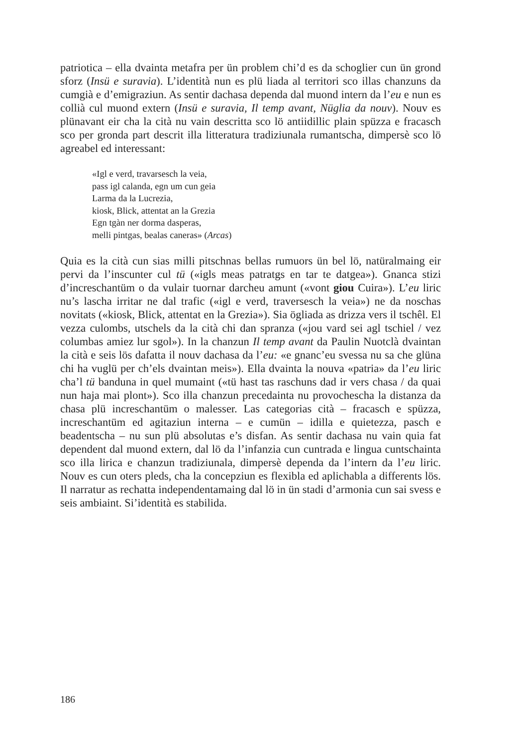patriotica – ella dvainta metafra per ün problem chi’d es da schoglier cun ün grond sforz (Insü e suravia). L’identità nun es plü liada al territori sco illas chanzuns da cumgià e d’emigraziun. As sentir dachasa dependa dal muond intern da l’eu e nun es collià cul muond extern (Insü e suravia, Il temp avant, Nüglia da nouv). Nouv es plünavant eir cha la cità nu vain descritta sco lö antiidillic plain spüzza e fracasch sco per gronda part descrit illa litteratura tradiziunala rumantscha, dimpersè sco lö agreabel ed interessant:
«Igl e verd, travarsesch la veia,
pass igl calanda, egn um cun geia
Larma da la Lucrezia,
kiosk, Blick, attentat an la Grezia
Egn tgàn ner dorma dasperas,
melli pintgas, bealas caneras» (Arcas)
Quia es la cità cun sias milli pitschnas bellas rumuors ün bel lö, natüralmaing eir pervi da l’inscunter cul tü («igls meas patratgs en tar te datgea»). Gnanca stizi d’increschantüm o da vulair tuornar darcheu amunt («vont giou Cuira»). L’eu liric nu’s lascha irritar ne dal trafic («igl e verd, traversesch la veia») ne da noschas novitats («kiosk, Blick, attentat en la Grezia»). Sia ögliada as drizza vers il tschêl. El vezza culombs, utschels da la cità chi dan spranza («jou vard sei agl tschiel / vez columbas amiez lur sgol»). In la chanzun Il temp avant da Paulin Nuotclà dvaintan la cità e seis lös dafatta il nouv dachasa da l’eu: «e gnanc’eu svessa nu sa che glüna chi ha vuglü per ch’els dvaintan meis»). Ella dvainta la nouva «patria» da l’eu liric cha’l tü banduna in quel mumaint («tü hast tas raschuns dad ir vers chasa / da quai nun haja mai plont»). Sco illa chanzun precedainta nu provochescha la distanza da chasa plü increschantüm o malesser. Las categorias cità – fracasch e spüzza, increschantüm ed agitaziun interna – e cumün – idilla e quietezza, pasch e beadentscha – nu sun plü absolutas e’s disfan. As sentir dachasa nu vain quia fat dependent dal muond extern, dal lö da l’infanzia cun cuntrada e lingua cuntschainta sco illa lirica e chanzun tradiziunala, dimpersè dependa da l’intern da l’eu liric. Nouv es cun oters pleds, cha la concepziun es flexibla ed aplichabla a differents lös. Il narratur as rechatta independentamaing dal lö in ün stadi d’armonia cun sai svess e seis ambiaint. Si’identità es stabilida.
186